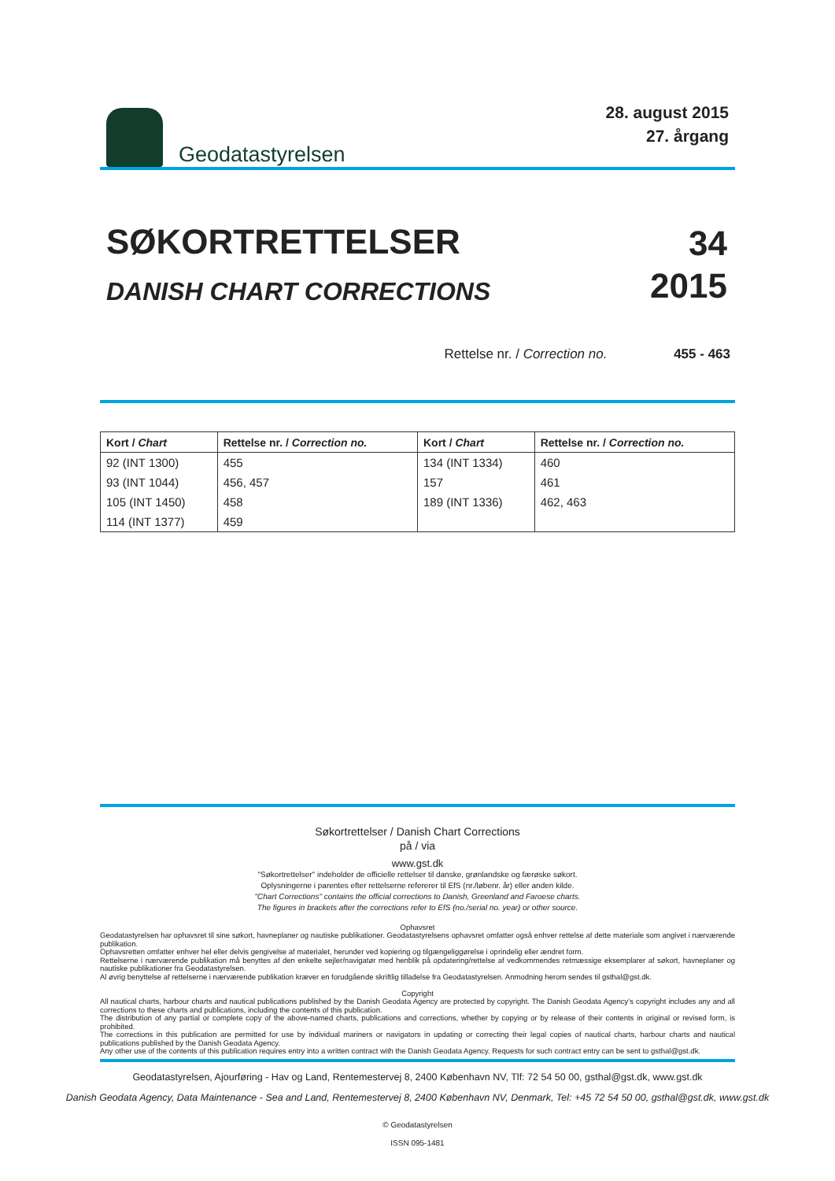Geodatastyrelsen
28. august 2015
27. årgang
SØKORTRETTELSER
DANISH CHART CORRECTIONS
34
2015
Rettelse nr. / Correction no. 455 - 463
| Kort / Chart | Rettelse nr. / Correction no. | Kort / Chart | Rettelse nr. / Correction no. |
| --- | --- | --- | --- |
| 92 (INT 1300) | 455 | 134 (INT 1334) | 460 |
| 93 (INT 1044) | 456, 457 | 157 | 461 |
| 105 (INT 1450) | 458 | 189 (INT 1336) | 462, 463 |
| 114 (INT 1377) | 459 | | |
Søkortrettelser / Danish Chart Corrections
på / via
www.gst.dk
"Søkortrettelser" indeholder de officielle rettelser til danske, grønlandske og færøske søkort.
Oplysningerne i parentes efter rettelserne refererer til EfS (nr./løbenr. år) eller anden kilde.
"Chart Corrections" contains the official corrections to Danish, Greenland and Faroese charts.
The figures in brackets after the corrections refer to EfS (no./serial no. year) or other source.
Ophavsret
Geodatastyrelsen har ophavsret til sine søkort, havneplaner og nautiske publikationer. Geodatastyrelsens ophavsret omfatter også enhver rettelse af dette materiale som angivet i nærværende publikation.
Ophavsretten omfatter enhver hel eller delvis gengivelse af materialet, herunder ved kopiering og tilgængeliggørelse i oprindelig eller ændret form.
Rettelserne i nærværende publikation må benyttes af den enkelte sejler/navigatør med henblik på opdatering/rettelse af vedkommendes retmæssige eksemplarer af søkort, havneplaner og nautiske publikationer fra Geodatastyrelsen.
Al øvrig benyttelse af rettelserne i nærværende publikation kræver en forudgående skriftlig tilladelse fra Geodatastyrelsen. Anmodning herom sendes til gsthal@gst.dk.
Copyright
All nautical charts, harbour charts and nautical publications published by the Danish Geodata Agency are protected by copyright. The Danish Geodata Agency's copyright includes any and all corrections to these charts and publications, including the contents of this publication.
The distribution of any partial or complete copy of the above-named charts, publications and corrections, whether by copying or by release of their contents in original or revised form, is prohibited.
The corrections in this publication are permitted for use by individual mariners or navigators in updating or correcting their legal copies of nautical charts, harbour charts and nautical publications published by the Danish Geodata Agency.
Any other use of the contents of this publication requires entry into a written contract with the Danish Geodata Agency. Requests for such contract entry can be sent to gsthal@gst.dk.
Geodatastyrelsen, Ajourføring - Hav og Land, Rentemestervej 8, 2400 København NV, Tlf: 72 54 50 00, gsthal@gst.dk, www.gst.dk
Danish Geodata Agency, Data Maintenance - Sea and Land, Rentemestervej 8, 2400 København NV, Denmark, Tel: +45 72 54 50 00, gsthal@gst.dk, www.gst.dk
© Geodatastyrelsen
ISSN 095-1481